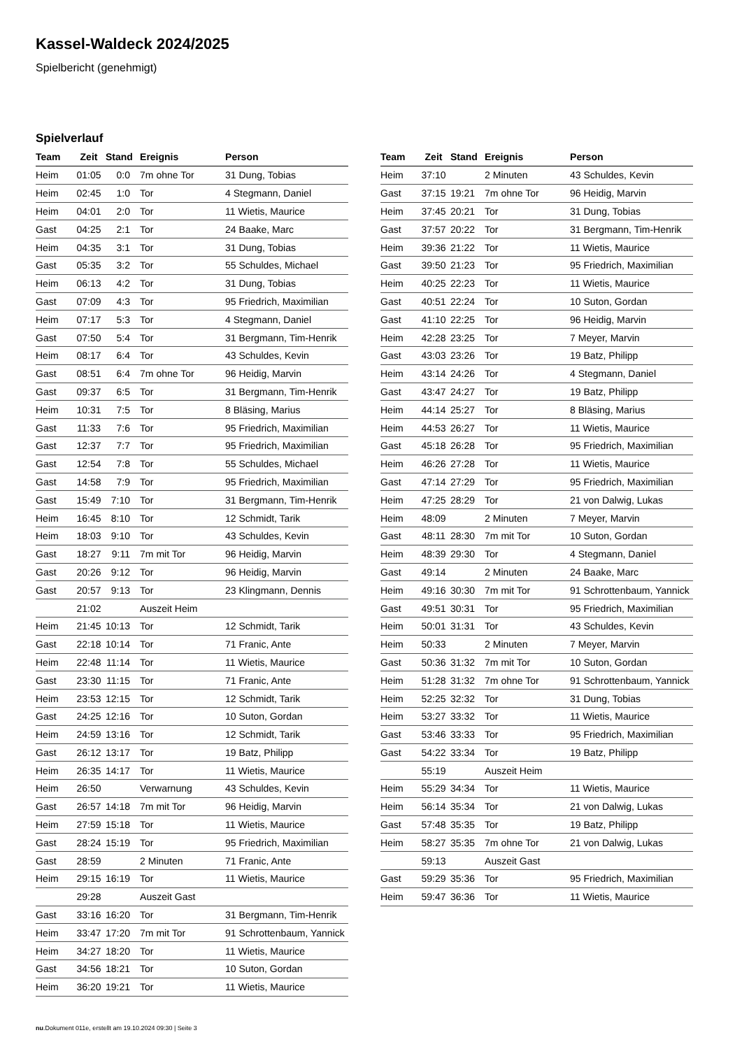Kassel-Waldeck 2024/2025
Spielbericht (genehmigt)
Spielverlauf
| Team | Zeit | Stand | Ereignis | Person |
| --- | --- | --- | --- | --- |
| Heim | 01:05 | 0:0 | 7m ohne Tor | 31 Dung, Tobias |
| Heim | 02:45 | 1:0 | Tor | 4 Stegmann, Daniel |
| Heim | 04:01 | 2:0 | Tor | 11 Wietis, Maurice |
| Gast | 04:25 | 2:1 | Tor | 24 Baake, Marc |
| Heim | 04:35 | 3:1 | Tor | 31 Dung, Tobias |
| Gast | 05:35 | 3:2 | Tor | 55 Schuldes, Michael |
| Heim | 06:13 | 4:2 | Tor | 31 Dung, Tobias |
| Gast | 07:09 | 4:3 | Tor | 95 Friedrich, Maximilian |
| Heim | 07:17 | 5:3 | Tor | 4 Stegmann, Daniel |
| Gast | 07:50 | 5:4 | Tor | 31 Bergmann, Tim-Henrik |
| Heim | 08:17 | 6:4 | Tor | 43 Schuldes, Kevin |
| Gast | 08:51 | 6:4 | 7m ohne Tor | 96 Heidig, Marvin |
| Gast | 09:37 | 6:5 | Tor | 31 Bergmann, Tim-Henrik |
| Heim | 10:31 | 7:5 | Tor | 8 Bläsing, Marius |
| Gast | 11:33 | 7:6 | Tor | 95 Friedrich, Maximilian |
| Gast | 12:37 | 7:7 | Tor | 95 Friedrich, Maximilian |
| Gast | 12:54 | 7:8 | Tor | 55 Schuldes, Michael |
| Gast | 14:58 | 7:9 | Tor | 95 Friedrich, Maximilian |
| Gast | 15:49 | 7:10 | Tor | 31 Bergmann, Tim-Henrik |
| Heim | 16:45 | 8:10 | Tor | 12 Schmidt, Tarik |
| Heim | 18:03 | 9:10 | Tor | 43 Schuldes, Kevin |
| Gast | 18:27 | 9:11 | 7m mit Tor | 96 Heidig, Marvin |
| Gast | 20:26 | 9:12 | Tor | 96 Heidig, Marvin |
| Gast | 20:57 | 9:13 | Tor | 23 Klingmann, Dennis |
| | 21:02 | | Auszeit Heim | |
| Heim | 21:45 | 10:13 | Tor | 12 Schmidt, Tarik |
| Gast | 22:18 | 10:14 | Tor | 71 Franic, Ante |
| Heim | 22:48 | 11:14 | Tor | 11 Wietis, Maurice |
| Gast | 23:30 | 11:15 | Tor | 71 Franic, Ante |
| Heim | 23:53 | 12:15 | Tor | 12 Schmidt, Tarik |
| Gast | 24:25 | 12:16 | Tor | 10 Suton, Gordan |
| Heim | 24:59 | 13:16 | Tor | 12 Schmidt, Tarik |
| Gast | 26:12 | 13:17 | Tor | 19 Batz, Philipp |
| Heim | 26:35 | 14:17 | Tor | 11 Wietis, Maurice |
| Heim | 26:50 | | Verwarnung | 43 Schuldes, Kevin |
| Gast | 26:57 | 14:18 | 7m mit Tor | 96 Heidig, Marvin |
| Heim | 27:59 | 15:18 | Tor | 11 Wietis, Maurice |
| Gast | 28:24 | 15:19 | Tor | 95 Friedrich, Maximilian |
| Gast | 28:59 | | 2 Minuten | 71 Franic, Ante |
| Heim | 29:15 | 16:19 | Tor | 11 Wietis, Maurice |
| | 29:28 | | Auszeit Gast | |
| Gast | 33:16 | 16:20 | Tor | 31 Bergmann, Tim-Henrik |
| Heim | 33:47 | 17:20 | 7m mit Tor | 91 Schrottenbaum, Yannick |
| Heim | 34:27 | 18:20 | Tor | 11 Wietis, Maurice |
| Gast | 34:56 | 18:21 | Tor | 10 Suton, Gordan |
| Heim | 36:20 | 19:21 | Tor | 11 Wietis, Maurice |
| Team | Zeit | Stand | Ereignis | Person |
| --- | --- | --- | --- | --- |
| Heim | 37:10 | | 2 Minuten | 43 Schuldes, Kevin |
| Gast | 37:15 | 19:21 | 7m ohne Tor | 96 Heidig, Marvin |
| Heim | 37:45 | 20:21 | Tor | 31 Dung, Tobias |
| Gast | 37:57 | 20:22 | Tor | 31 Bergmann, Tim-Henrik |
| Heim | 39:36 | 21:22 | Tor | 11 Wietis, Maurice |
| Gast | 39:50 | 21:23 | Tor | 95 Friedrich, Maximilian |
| Heim | 40:25 | 22:23 | Tor | 11 Wietis, Maurice |
| Gast | 40:51 | 22:24 | Tor | 10 Suton, Gordan |
| Gast | 41:10 | 22:25 | Tor | 96 Heidig, Marvin |
| Heim | 42:28 | 23:25 | Tor | 7 Meyer, Marvin |
| Gast | 43:03 | 23:26 | Tor | 19 Batz, Philipp |
| Heim | 43:14 | 24:26 | Tor | 4 Stegmann, Daniel |
| Gast | 43:47 | 24:27 | Tor | 19 Batz, Philipp |
| Heim | 44:14 | 25:27 | Tor | 8 Bläsing, Marius |
| Heim | 44:53 | 26:27 | Tor | 11 Wietis, Maurice |
| Gast | 45:18 | 26:28 | Tor | 95 Friedrich, Maximilian |
| Heim | 46:26 | 27:28 | Tor | 11 Wietis, Maurice |
| Gast | 47:14 | 27:29 | Tor | 95 Friedrich, Maximilian |
| Heim | 47:25 | 28:29 | Tor | 21 von Dalwig, Lukas |
| Heim | 48:09 | | 2 Minuten | 7 Meyer, Marvin |
| Gast | 48:11 | 28:30 | 7m mit Tor | 10 Suton, Gordan |
| Heim | 48:39 | 29:30 | Tor | 4 Stegmann, Daniel |
| Gast | 49:14 | | 2 Minuten | 24 Baake, Marc |
| Heim | 49:16 | 30:30 | 7m mit Tor | 91 Schrottenbaum, Yannick |
| Gast | 49:51 | 30:31 | Tor | 95 Friedrich, Maximilian |
| Heim | 50:01 | 31:31 | Tor | 43 Schuldes, Kevin |
| Heim | 50:33 | | 2 Minuten | 7 Meyer, Marvin |
| Gast | 50:36 | 31:32 | 7m mit Tor | 10 Suton, Gordan |
| Heim | 51:28 | 31:32 | 7m ohne Tor | 91 Schrottenbaum, Yannick |
| Heim | 52:25 | 32:32 | Tor | 31 Dung, Tobias |
| Heim | 53:27 | 33:32 | Tor | 11 Wietis, Maurice |
| Gast | 53:46 | 33:33 | Tor | 95 Friedrich, Maximilian |
| Gast | 54:22 | 33:34 | Tor | 19 Batz, Philipp |
| | 55:19 | | Auszeit Heim | |
| Heim | 55:29 | 34:34 | Tor | 11 Wietis, Maurice |
| Heim | 56:14 | 35:34 | Tor | 21 von Dalwig, Lukas |
| Gast | 57:48 | 35:35 | Tor | 19 Batz, Philipp |
| Heim | 58:27 | 35:35 | 7m ohne Tor | 21 von Dalwig, Lukas |
| | 59:13 | | Auszeit Gast | |
| Gast | 59:29 | 35:36 | Tor | 95 Friedrich, Maximilian |
| Heim | 59:47 | 36:36 | Tor | 11 Wietis, Maurice |
nu.Dokument 011e, erstellt am 19.10.2024 09:30 | Seite 3